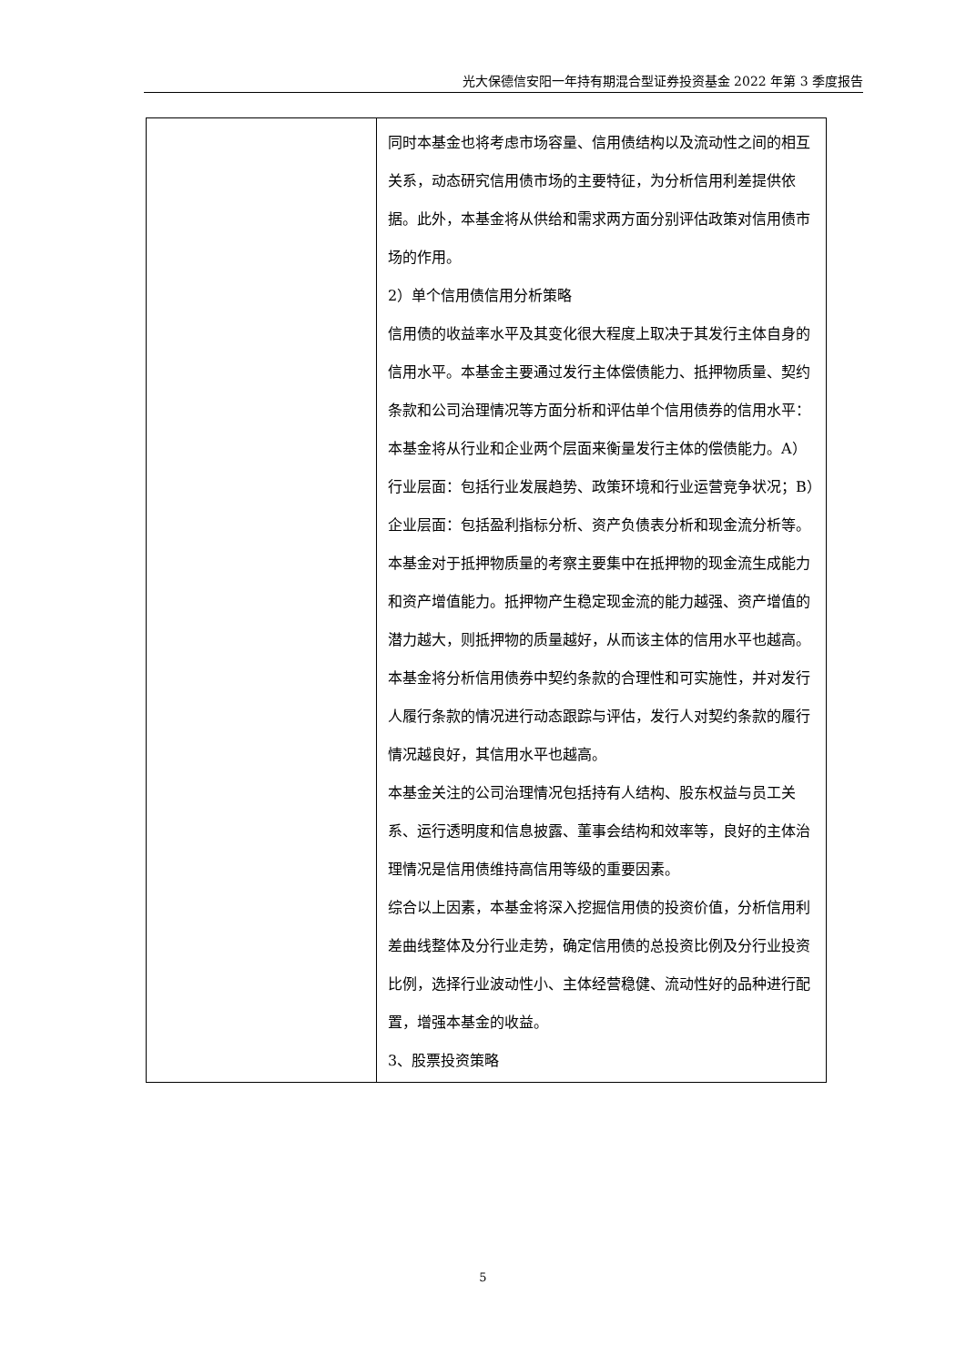光大保德信安阳一年持有期混合型证券投资基金 2022 年第 3 季度报告
| | 同时本基金也将考虑市场容量、信用债结构以及流动性之间的相互关系，动态研究信用债市场的主要特征，为分析信用利差提供依据。此外，本基金将从供给和需求两方面分别评估政策对信用债市场的作用。 2）单个信用债信用分析策略 信用债的收益率水平及其变化很大程度上取决于其发行主体自身的信用水平。本基金主要通过发行主体偿债能力、抵押物质量、契约条款和公司治理情况等方面分析和评估单个信用债券的信用水平： 本基金将从行业和企业两个层面来衡量发行主体的偿债能力。A）行业层面：包括行业发展趋势、政策环境和行业运营竞争状况；B）企业层面：包括盈利指标分析、资产负债表分析和现金流分析等。 本基金对于抵押物质量的考察主要集中在抵押物的现金流生成能力和资产增值能力。抵押物产生稳定现金流的能力越强、资产增值的潜力越大，则抵押物的质量越好，从而该主体的信用水平也越高。 本基金将分析信用债券中契约条款的合理性和可实施性，并对发行人履行条款的情况进行动态跟踪与评估，发行人对契约条款的履行情况越良好，其信用水平也越高。 本基金关注的公司治理情况包括持有人结构、股东权益与员工关系、运行透明度和信息披露、董事会结构和效率等，良好的主体治理情况是信用债维持高信用等级的重要因素。 综合以上因素，本基金将深入挖掘信用债的投资价值，分析信用利差曲线整体及分行业走势，确定信用债的总投资比例及分行业投资比例，选择行业波动性小、主体经营稳健、流动性好的品种进行配置，增强本基金的收益。 3、股票投资策略 |
5